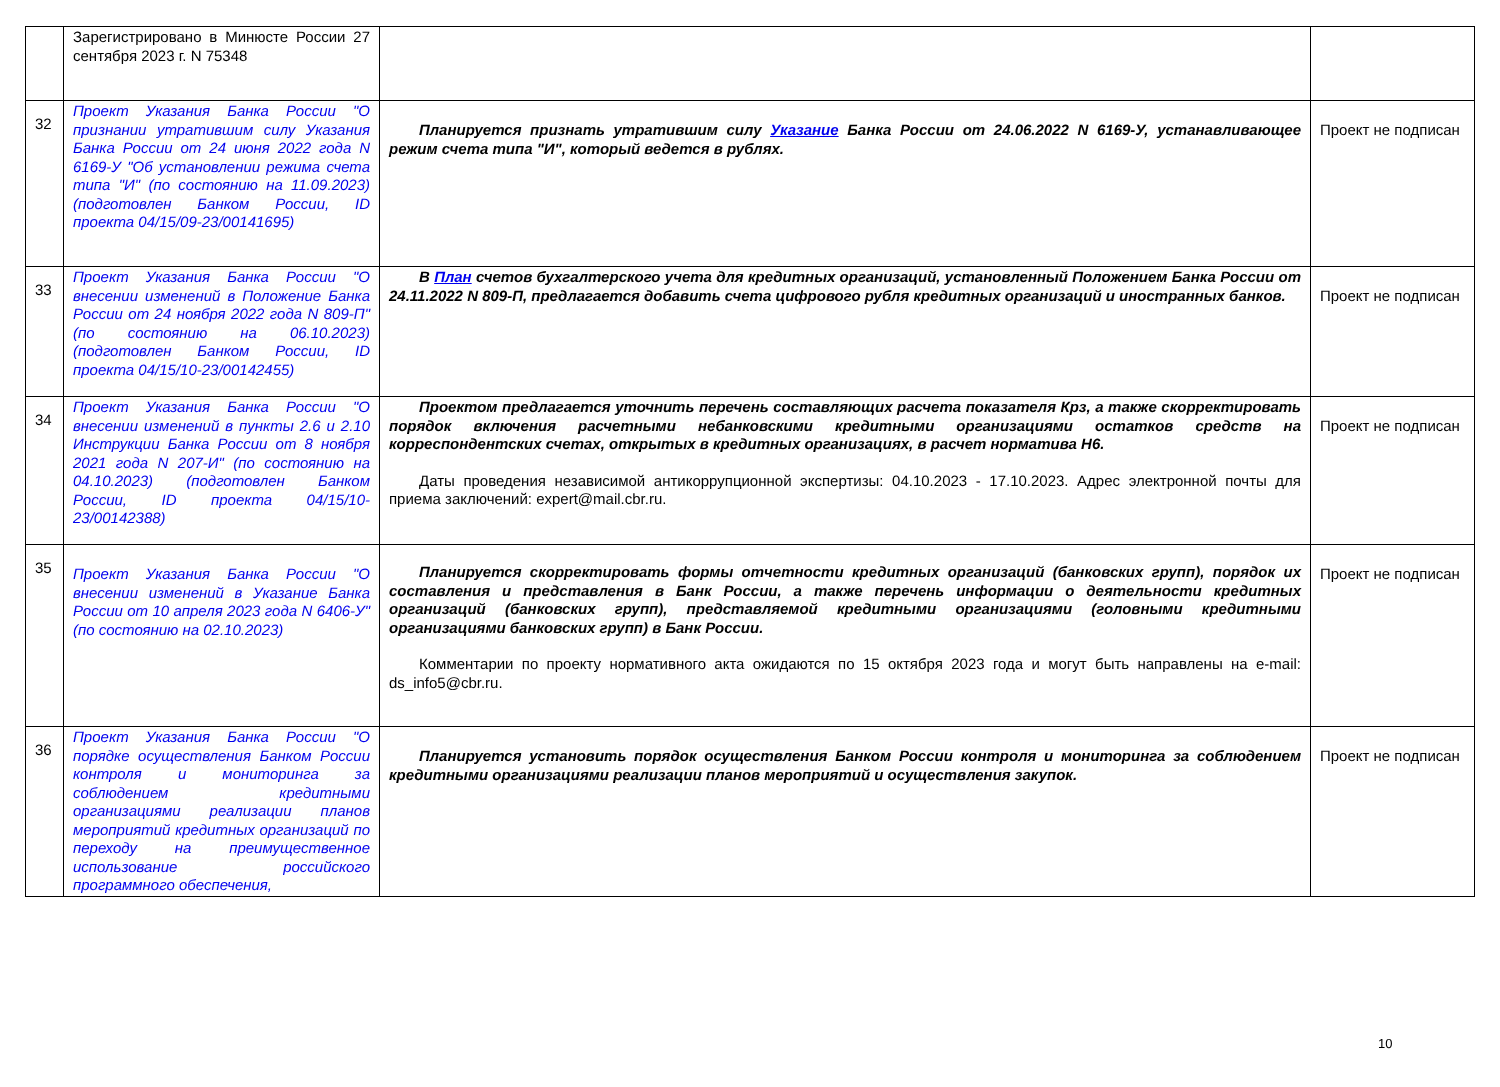| | Зарегистрировано в Минюсте России 27 сентября 2023 г. N 75348 | | |
| 32 | Проект Указания Банка России "О признании утратившим силу Указания Банка России от 24 июня 2022 года N 6169-У "Об установлении режима счета типа "И" (по состоянию на 11.09.2023) (подготовлен Банком России, ID проекта 04/15/09-23/00141695) | Планируется признать утратившим силу Указание Банка России от 24.06.2022 N 6169-У, устанавливающее режим счета типа "И", который ведется в рублях. | Проект не подписан |
| 33 | Проект Указания Банка России "О внесении изменений в Положение Банка России от 24 ноября 2022 года N 809-П" (по состоянию на 06.10.2023) (подготовлен Банком России, ID проекта 04/15/10-23/00142455) | В План счетов бухгалтерского учета для кредитных организаций, установленный Положением Банка России от 24.11.2022 N 809-П, предлагается добавить счета цифрового рубля кредитных организаций и иностранных банков. | Проект не подписан |
| 34 | Проект Указания Банка России "О внесении изменений в пункты 2.6 и 2.10 Инструкции Банка России от 8 ноября 2021 года N 207-И" (по состоянию на 04.10.2023) (подготовлен Банком России, ID проекта 04/15/10-23/00142388) | Проектом предлагается уточнить перечень составляющих расчета показателя Крз, а также скорректировать порядок включения расчетными небанковскими кредитными организациями остатков средств на корреспондентских счетах, открытых в кредитных организациях, в расчет норматива Н6. Даты проведения независимой антикоррупционной экспертизы: 04.10.2023 - 17.10.2023. Адрес электронной почты для приема заключений: expert@mail.cbr.ru. | Проект не подписан |
| 35 | Проект Указания Банка России "О внесении изменений в Указание Банка России от 10 апреля 2023 года N 6406-У" (по состоянию на 02.10.2023) | Планируется скорректировать формы отчетности кредитных организаций (банковских групп), порядок их составления и представления в Банк России, а также перечень информации о деятельности кредитных организаций (банковских групп), представляемой кредитными организациями (головными кредитными организациями банковских групп) в Банк России. Комментарии по проекту нормативного акта ожидаются по 15 октября 2023 года и могут быть направлены на e-mail: ds_info5@cbr.ru. | Проект не подписан |
| 36 | Проект Указания Банка России "О порядке осуществления Банком России контроля и мониторинга за соблюдением кредитными организациями реализации планов мероприятий кредитных организаций по переходу на преимущественное использование российского программного обеспечения, | Планируется установить порядок осуществления Банком России контроля и мониторинга за соблюдением кредитными организациями реализации планов мероприятий и осуществления закупок. | Проект не подписан |
10